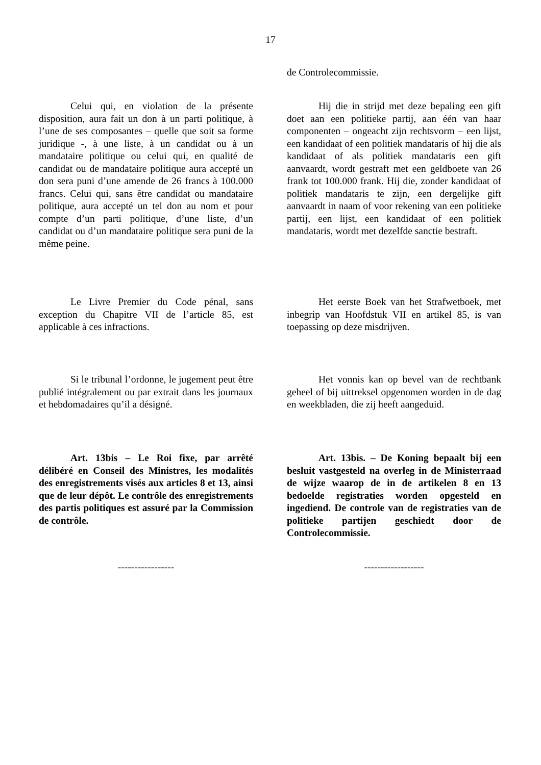17
de Controlecommissie.
Celui qui, en violation de la présente disposition, aura fait un don à un parti politique, à l’une de ses composantes – quelle que soit sa forme juridique -, à une liste, à un candidat ou à un mandataire politique ou celui qui, en qualité de candidat ou de mandataire politique aura accepté un don sera puni d’une amende de 26 francs à 100.000 francs. Celui qui, sans être candidat ou mandataire politique, aura accepté un tel don au nom et pour compte d’un parti politique, d’une liste, d’un candidat ou d’un mandataire politique sera puni de la même peine.
Hij die in strijd met deze bepaling een gift doet aan een politieke partij, aan één van haar componenten – ongeacht zijn rechtsvorm – een lijst, een kandidaat of een politiek mandataris of hij die als kandidaat of als politiek mandataris een gift aanvaardt, wordt gestraft met een geldboete van 26 frank tot 100.000 frank. Hij die, zonder kandidaat of politiek mandataris te zijn, een dergelijke gift aanvaardt in naam of voor rekening van een politieke partij, een lijst, een kandidaat of een politiek mandataris, wordt met dezelfde sanctie bestraft.
Le Livre Premier du Code pénal, sans exception du Chapitre VII de l’article 85, est applicable à ces infractions.
Het eerste Boek van het Strafwetboek, met inbegrip van Hoofdstuk VII en artikel 85, is van toepassing op deze misdrijven.
Si le tribunal l’ordonne, le jugement peut être publié intégralement ou par extrait dans les journaux et hebdomadaires qu’il a désigné.
Het vonnis kan op bevel van de rechtbank geheel of bij uittreksel opgenomen worden in de dag en weekbladen, die zij heeft aangeduid.
Art. 13bis – Le Roi fixe, par arrêté délibéré en Conseil des Ministres, les modalités des enregistrements visés aux articles 8 et 13, ainsi que de leur dépôt. Le contrôle des enregistrements des partis politiques est assuré par la Commission de contrôle.
Art. 13bis. – De Koning bepaalt bij een besluit vastgesteld na overleg in de Ministerraad de wijze waarop de in de artikelen 8 en 13 bedoelde registraties worden opgesteld en ingediend. De controle van de registraties van de politieke partijen geschiedt door de Controlecommissie.
----------------- ------------------